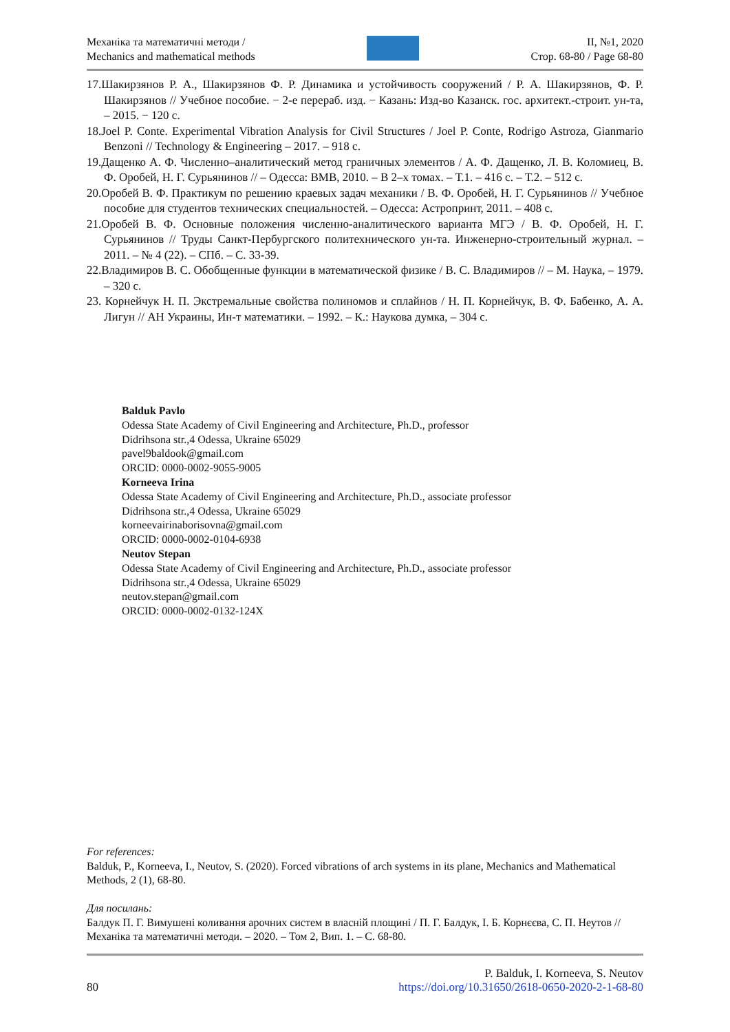Механіка та математичні методи /
Mechanics and mathematical methods
ІІ, №1, 2020
Стор. 68-80 / Page 68-80
17.Шакирзянов Р. А., Шакирзянов Ф. Р. Динамика и устойчивость сооружений / Р. А. Шакирзянов, Ф. Р. Шакирзянов // Учебное пособие. − 2-е перераб. изд. − Казань: Изд-во Казанск. гос. архитект.-строит. ун-та, – 2015. − 120 с.
18.Joel P. Conte. Experimental Vibration Analysis for Civil Structures / Joel P. Conte, Rodrigo Astroza, Gianmario Benzoni // Technology & Engineering – 2017. – 918 с.
19.Дащенко А. Ф. Численно–аналитический метод граничных элементов / А. Ф. Дащенко, Л. В. Коломиец, В. Ф. Оробей, Н. Г. Сурьянинов // – Одесса: ВМВ, 2010. – В 2–х томах. – Т.1. – 416 с. – Т.2. – 512 с.
20.Оробей В. Ф. Практикум по решению краевых задач механики / В. Ф. Оробей, Н. Г. Сурьянинов // Учебное пособие для студентов технических специальностей. – Одесса: Астропринт, 2011. – 408 с.
21.Оробей В. Ф. Основные положения численно-аналитического варианта МГЭ / В. Ф. Оробей, Н. Г. Сурьянинов // Труды Санкт-Пербургского политехнического ун-та. Инженерно-строительный журнал. – 2011. – № 4 (22). – СПб. – С. 33-39.
22.Владимиров В. С. Обобщенные функции в математической физике / В. С. Владимиров // – М. Наука, – 1979. – 320 с.
23. Корнейчук Н. П. Экстремальные свойства полиномов и сплайнов / Н. П. Корнейчук, В. Ф. Бабенко, А. А. Лигун // АН Украины, Ин-т математики. – 1992. – К.: Наукова думка, – 304 с.
Balduk Pavlo
Odessa State Academy of Civil Engineering and Architecture, Ph.D., professor
Didrihsona str.,4 Odessa, Ukraine 65029
pavel9baldook@gmail.com
ORCID: 0000-0002-9055-9005
Korneeva Irina
Odessa State Academy of Civil Engineering and Architecture, Ph.D., associate professor
Didrihsona str.,4 Odessa, Ukraine 65029
korneevairinaborisovna@gmail.com
ORCID: 0000-0002-0104-6938
Neutov Stepan
Odessa State Academy of Civil Engineering and Architecture, Ph.D., associate professor
Didrihsona str.,4 Odessa, Ukraine 65029
neutov.stepan@gmail.com
ORCID: 0000-0002-0132-124X
For references:
Balduk, P., Korneeva, I., Neutov, S. (2020). Forced vibrations of arch systems in its plane, Mechanics and Mathematical Methods, 2 (1), 68-80.
Для посилань:
Балдук П. Г. Вимушені коливання арочних систем в власній площині / П. Г. Балдук, І. Б. Корнєєва, С. П. Неутов // Механіка та математичні методи. – 2020. – Том 2, Вип. 1. – С. 68-80.
80
P. Balduk, I. Korneeva, S. Neutov
https://doi.org/10.31650/2618-0650-2020-2-1-68-80